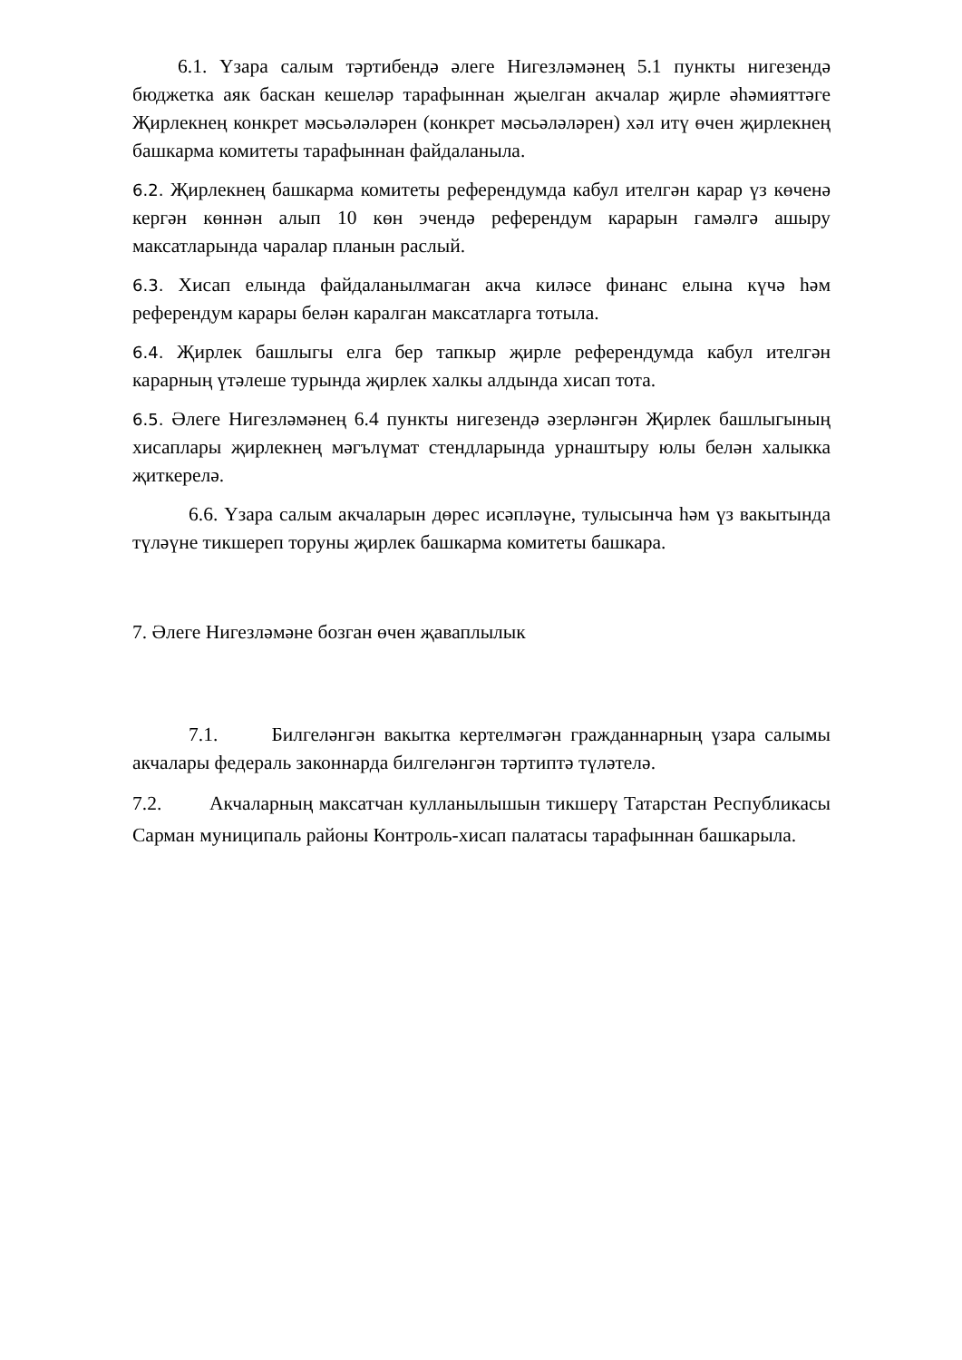6.1. Үзара салым тәртибендә әлеге Нигезләмәнең 5.1 пункты нигезендә бюджетка аяк баскан кешеләр тарафыннан җыелган акчалар җирле әһәмияттәге Җирлекнең конкрет мәсьәләләрен (конкрет мәсьәләләрен) хәл итү өчен җирлекнең башкарма комитеты тарафыннан файдаланыла.
6.2. Җирлекнең башкарма комитеты референдумда кабул ителгән карар үз көченә кергән көннән алып 10 көн эчендә референдум карарын гамәлгә ашыру максатларында чаралар планын раслый.
6.3. Хисап елында файдаланылмаган акча киләсе финанс елына күчә һәм референдум карары белән каралган максатларга тотыла.
6.4. Җирлек башлыгы елга бер тапкыр җирле референдумда кабул ителгән карарның үтәлеше турында җирлек халкы алдында хисап тота.
6.5. Әлеге Нигезләмәнең 6.4 пункты нигезендә әзерләнгән Җирлек башлыгының хисаплары җирлекнең мәгълүмат стендларында урнаштыру юлы белән халыкка җиткерелә.
6.6. Үзара салым акчаларын дөрес исәпләүне, тулысынча һәм үз вакытында түләүне тикшереп торуны җирлек башкарма комитеты башкара.
7. Әлеге Нигезләмәне бозган өчен җаваплылык
7.1. Билгеләнгән вакытка кертелмәгән гражданнарның үзара салымы акчалары федераль законнарда билгеләнгән тәртиптә түләтелә.
7.2. Акчаларның максатчан кулланылышын тикшерү Татарстан Республикасы Сарман муниципаль районы Контроль-хисап палатасы тарафыннан башкарыла.